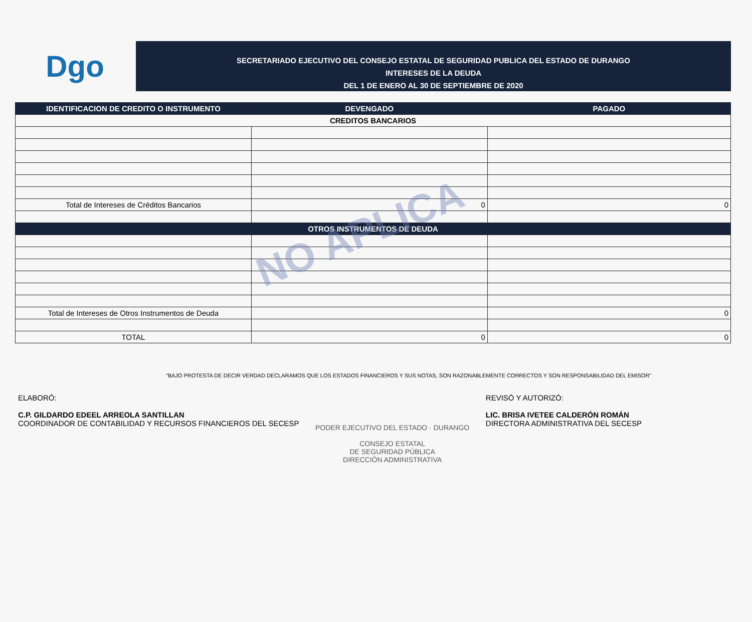Dgo
SECRETARIADO EJECUTIVO DEL CONSEJO ESTATAL DE SEGURIDAD PUBLICA DEL ESTADO DE DURANGO
INTERESES DE LA DEUDA
DEL 1 DE ENERO AL 30 DE SEPTIEMBRE DE 2020
| IDENTIFICACION DE CREDITO O INSTRUMENTO | DEVENGADO | PAGADO |
| --- | --- | --- |
| CREDITOS BANCARIOS | | |
| Total de Intereses de Créditos Bancarios | 0 | 0 |
| OTROS INSTRUMENTOS DE DEUDA | | |
| Total de Intereses de Otros Instrumentos de Deuda | | 0 |
| TOTAL | 0 | 0 |
NO APLICA
"BAJO PROTESTA DE DECIR VERDAD DECLARAMOS QUE LOS ESTADOS FINANCIEROS Y SUS NOTAS, SON RAZONABLEMENTE CORRECTOS Y SON RESPONSABILIDAD DEL EMISOR"
ELABORÓ:
C.P. GILDARDO EDEEL ARREOLA SANTILLAN
COORDINADOR DE CONTABILIDAD Y RECURSOS FINANCIEROS DEL SECESP
PODER EJECUTIVO DEL ESTADO · DURANGO
CONSEJO ESTATAL
DE SEGURIDAD PÚBLICA
DIRECCIÓN ADMINISTRATIVA
REVISÓ Y AUTORIZÓ:
LIC. BRISA IVETEE CALDERÓN ROMÁN
DIRECTORA ADMINISTRATIVA DEL SECESP